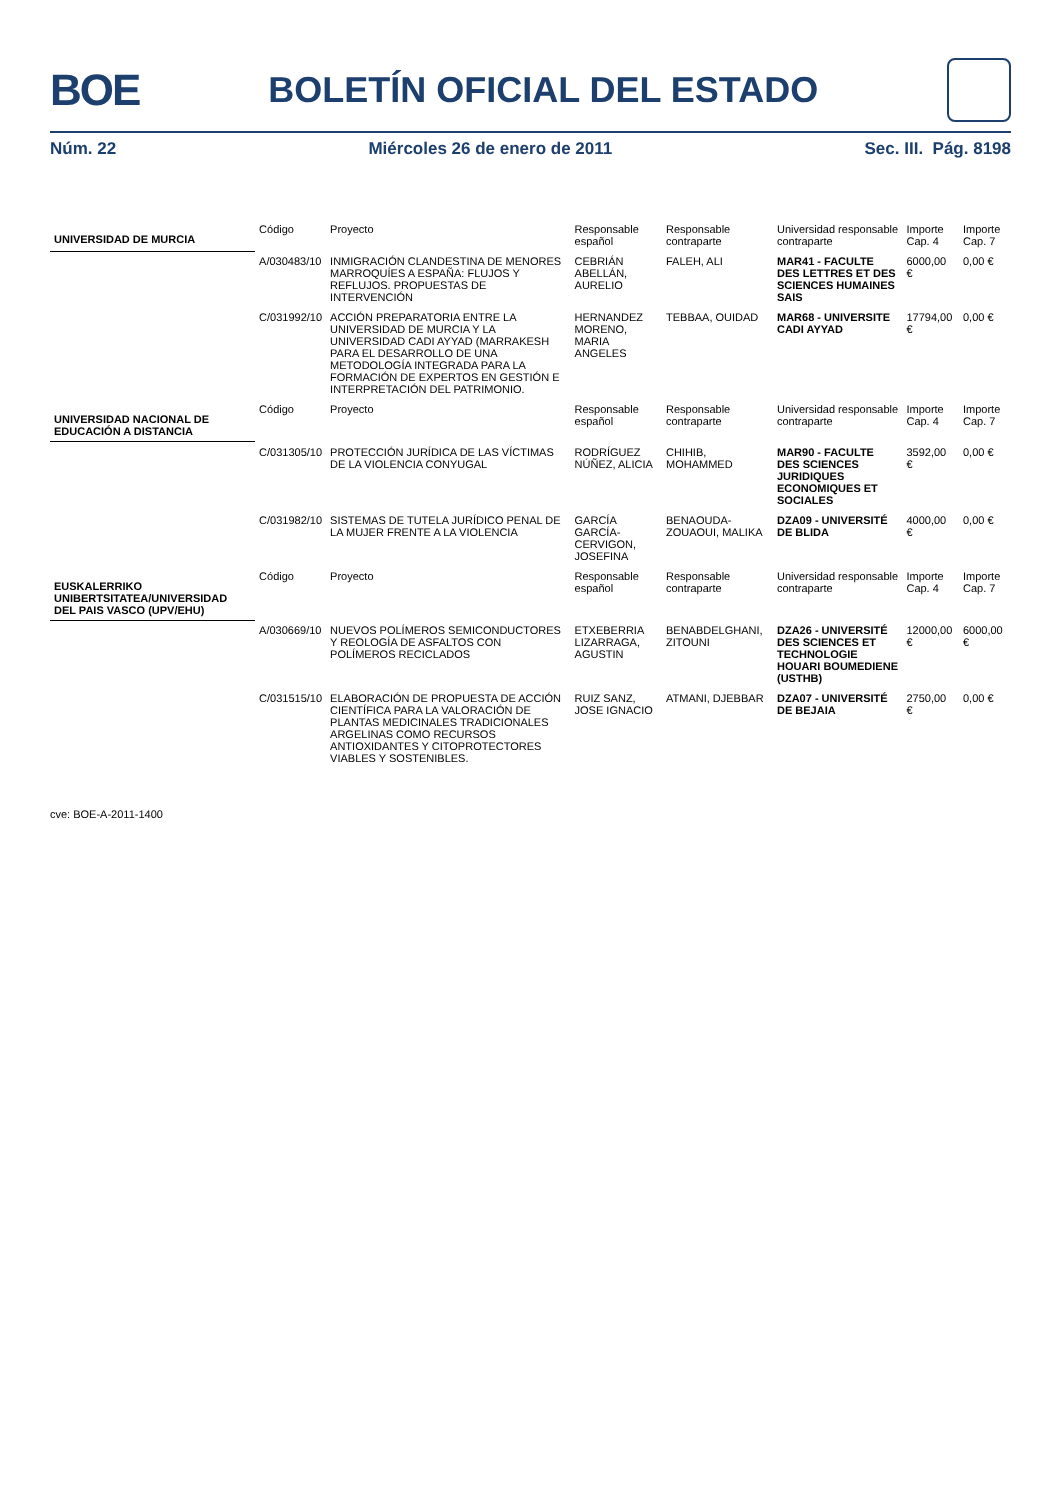BOE
BOLETÍN OFICIAL DEL ESTADO
Núm. 22 Miércoles 26 de enero de 2011 Sec. III. Pág. 8198
| UNIVERSIDAD DE MURCIA | Código | Proyecto | Responsable español | Responsable contraparte | Universidad responsable contraparte | Importe Cap. 4 | Importe Cap. 7 |
| | A/030483/10 | INMIGRACIÓN CLANDESTINA DE MENORES MARROQUÍES A ESPAÑA: FLUJOS Y REFLUJOS. PROPUESTAS DE INTERVENCIÓN | CEBRIÁN ABELLÁN, AURELIO | FALEH, ALI | MAR41 - FACULTE DES LETTRES ET DES SCIENCES HUMAINES SAIS | 6000,00 € | 0,00 € |
| | C/031992/10 | ACCIÓN PREPARATORIA ENTRE LA UNIVERSIDAD DE MURCIA Y LA UNIVERSIDAD CADI AYYAD (MARRAKESH PARA EL DESARROLLO DE UNA METODOLOGÍA INTEGRADA PARA LA FORMACIÓN DE EXPERTOS EN GESTIÓN E INTERPRETACIÓN DEL PATRIMONIO. | HERNANDEZ MORENO, MARIA ANGELES | TEBBAA, OUIDAD | MAR68 - UNIVERSITE CADI AYYAD | 17794,00 € | 0,00 € |
| UNIVERSIDAD NACIONAL DE EDUCACIÓN A DISTANCIA | Código | Proyecto | Responsable español | Responsable contraparte | Universidad responsable contraparte | Importe Cap. 4 | Importe Cap. 7 |
| | C/031305/10 | PROTECCIÓN JURÍDICA DE LAS VÍCTIMAS DE LA VIOLENCIA CONYUGAL | RODRÍGUEZ NÚÑEZ, ALICIA | CHIHIB, MOHAMMED | MAR90 - FACULTE DES SCIENCES JURIDIQUES ECONOMIQUES ET SOCIALES | 3592,00 € | 0,00 € |
| | C/031982/10 | SISTEMAS DE TUTELA JURÍDICO PENAL DE LA MUJER FRENTE A LA VIOLENCIA | GARCÍA GARCÍA-CERVIGON, JOSEFINA | BENAOUDA-ZOUAOUI, MALIKA | DZA09 - UNIVERSITÉ DE BLIDA | 4000,00 € | 0,00 € |
| EUSKALERRIKO UNIBERTSITATEA/UNIVERSIDAD DEL PAIS VASCO (UPV/EHU) | Código | Proyecto | Responsable español | Responsable contraparte | Universidad responsable contraparte | Importe Cap. 4 | Importe Cap. 7 |
| | A/030669/10 | NUEVOS POLÍMEROS SEMICONDUCTORES Y REOLOGÍA DE ASFALTOS CON POLÍMEROS RECICLADOS | ETXEBERRIA LIZARRAGA, AGUSTIN | BENABDELGHANI, ZITOUNI | DZA26 - UNIVERSITÉ DES SCIENCES ET TECHNOLOGIE HOUARI BOUMEDIENE (USTHB) | 12000,00 € | 6000,00 € |
| | C/031515/10 | ELABORACIÓN DE PROPUESTA DE ACCIÓN CIENTÍFICA PARA LA VALORACIÓN DE PLANTAS MEDICINALES TRADICIONALES ARGELINAS COMO RECURSOS ANTIOXIDANTES Y CITOPROTECTORES VIABLES Y SOSTENIBLES. | RUIZ SANZ, JOSE IGNACIO | ATMANI, DJEBBAR | DZA07 - UNIVERSITÉ DE BEJAIA | 2750,00 € | 0,00 € |
cve: BOE-A-2011-1400